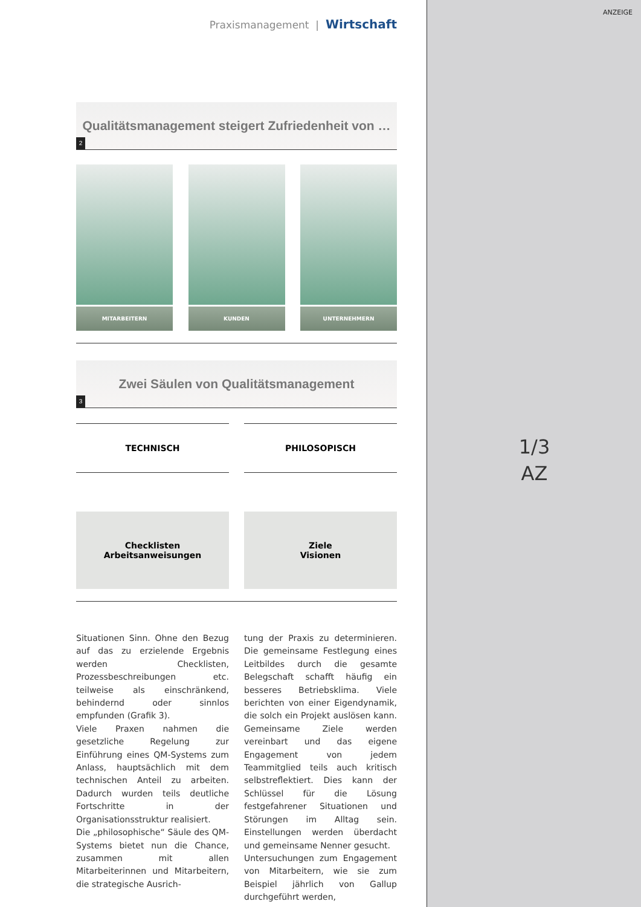ANZEIGE
1/3
AZ
Praxismanagement | Wirtschaft
Qualitätsmanagement steigert Zufriedenheit von …
2
MITARBEITERN KUNDEN UNTERNEHMERN
Zwei Säulen von Qualitätsmanagement
3
TECHNISCH
Checklisten
Arbeitsanweisungen
PHILOSOPISCH
Ziele
Visionen
Situationen Sinn. Ohne den Bezug auf das zu erzielende Ergebnis werden Checklisten, Prozessbeschreibungen etc. teilweise als einschränkend, behindernd oder sinnlos empfunden (Grafik 3).
Viele Praxen nahmen die gesetzliche Regelung zur Einführung eines QM-Systems zum Anlass, hauptsächlich mit dem technischen Anteil zu arbeiten. Dadurch wurden teils deutliche Fortschritte in der Organisationsstruktur realisiert.
Die „philosophische“ Säule des QM-Systems bietet nun die Chance, zusammen mit allen Mitarbeiterinnen und Mitarbeitern, die strategische Ausrich-
tung der Praxis zu determinieren. Die gemeinsame Festlegung eines Leitbildes durch die gesamte Belegschaft schafft häufig ein besseres Betriebsklima. Viele berichten von einer Eigendynamik, die solch ein Projekt auslösen kann. Gemeinsame Ziele werden vereinbart und das eigene Engagement von jedem Teammitglied teils auch kritisch selbstreflektiert. Dies kann der Schlüssel für die Lösung festgefahrener Situationen und Störungen im Alltag sein. Einstellungen werden überdacht und gemeinsame Nenner gesucht.
Untersuchungen zum Engagement von Mitarbeitern, wie sie zum Beispiel jährlich von Gallup durchgeführt werden,